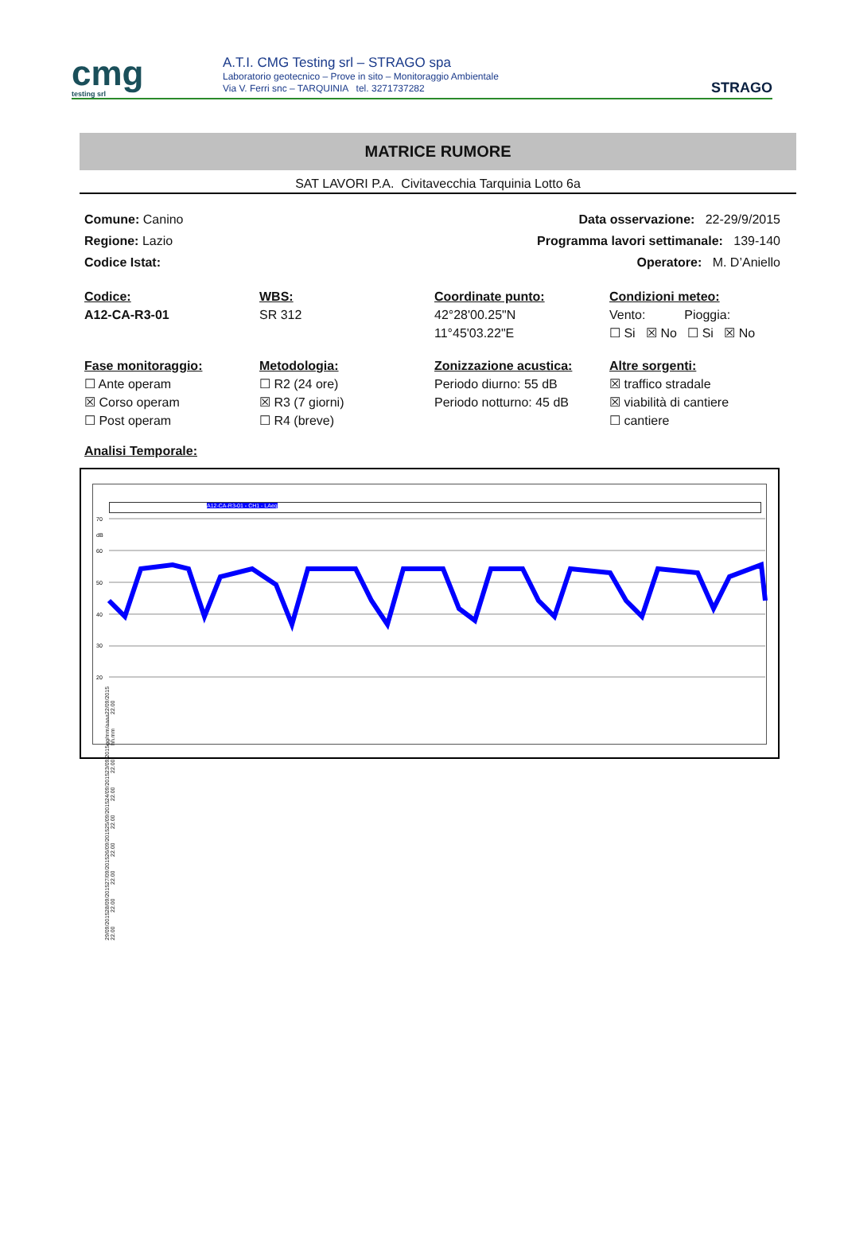cmg
testing srl
A.T.I. CMG Testing srl – STRAGO spa
Laboratorio geotecnico – Prove in sito – Monitoraggio Ambientale
Via V. Ferri snc – TARQUINIA tel. 3271737282
STRAGO
MATRICE RUMORE
SAT LAVORI P.A. Civitavecchia Tarquinia Lotto 6a
Comune: Canino Data osservazione: 22-29/9/2015
Regione: Lazio Programma lavori settimanale: 139-140
Codice Istat: Operatore: M. D’Aniello
Codice:
A12-CA-R3-01
WBS:
SR 312
Coordinate punto:
42°28'00.25"N
11°45'03.22"E
Condizioni meteo:
Vento: Pioggia:
☐ Si ☒ No ☐ Si ☒ No
Fase monitoraggio:
☐ Ante operam
☒ Corso operam
☐ Post operam
Metodologia:
☐ R2 (24 ore)
☒ R3 (7 giorni)
☐ R4 (breve)
Zonizzazione acustica:
Periodo diurno: 55 dB
Periodo notturno: 45 dB
Altre sorgenti:
☒ traffico stradale
☒ viabilità di cantiere
☐ cantiere
Analisi Temporale:
A12-CA-R3-01 - CH1 - LAeq
70
dB
60
50
40
30
20
22/09/2015 22.00 gg/mm/aaaa hh.mm 23/09/2015 22.00 24/09/2015 22.00 25/09/2015 22.00 26/09/2015 22.00 27/09/2015 22.00 28/09/2015 22.00 29/09/2015 22.00